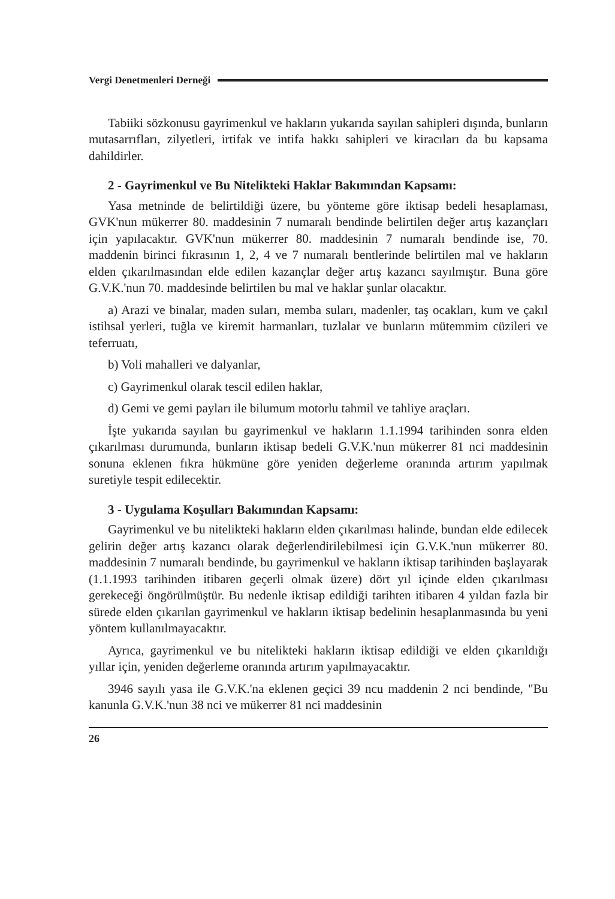Vergi Denetmenleri Derneği
Tabiiki sözkonusu gayrimenkul ve hakların yukarıda sayılan sahipleri dışında, bunların mutasarrıfları, zilyetleri, irtifak ve intifa hakkı sahipleri ve kiracıları da bu kapsama dahildirler.
2 - Gayrimenkul ve Bu Nitelikteki Haklar Bakımından Kapsamı:
Yasa metninde de belirtildiği üzere, bu yönteme göre iktisap bedeli hesaplaması, GVK'nun mükerrer 80. maddesinin 7 numaralı bendinde belirtilen değer artış kazançları için yapılacaktır. GVK'nun mükerrer 80. maddesinin 7 numaralı bendinde ise, 70. maddenin birinci fıkrasının 1, 2, 4 ve 7 numaralı bentlerinde belirtilen mal ve hakların elden çıkarılmasından elde edilen kazançlar değer artış kazancı sayılmıştır. Buna göre G.V.K.'nun 70. maddesinde belirtilen bu mal ve haklar şunlar olacaktır.
a) Arazi ve binalar, maden suları, memba suları, madenler, taş ocakları, kum ve çakıl istihsal yerleri, tuğla ve kiremit harmanları, tuzlalar ve bunların mütemmim cüzileri ve teferruatı,
b) Voli mahalleri ve dalyanlar,
c) Gayrimenkul olarak tescil edilen haklar,
d) Gemi ve gemi payları ile bilumum motorlu tahmil ve tahliye araçları.
İşte yukarıda sayılan bu gayrimenkul ve hakların 1.1.1994 tarihinden sonra elden çıkarılması durumunda, bunların iktisap bedeli G.V.K.'nun mükerrer 81 nci maddesinin sonuna eklenen fıkra hükmüne göre yeniden değerleme oranında artırım yapılmak suretiyle tespit edilecektir.
3 - Uygulama Koşulları Bakımından Kapsamı:
Gayrimenkul ve bu nitelikteki hakların elden çıkarılması halinde, bundan elde edilecek gelirin değer artış kazancı olarak değerlendirilebilmesi için G.V.K.'nun mükerrer 80. maddesinin 7 numaralı bendinde, bu gayrimenkul ve hakların iktisap tarihinden başlayarak (1.1.1993 tarihinden itibaren geçerli olmak üzere) dört yıl içinde elden çıkarılması gerekeceği öngörülmüştür. Bu nedenle iktisap edildiği tarihten itibaren 4 yıldan fazla bir sürede elden çıkarılan gayrimenkul ve hakların iktisap bedelinin hesaplanmasında bu yeni yöntem kullanılmayacaktır.
Ayrıca, gayrimenkul ve bu nitelikteki hakların iktisap edildiği ve elden çıkarıldığı yıllar için, yeniden değerleme oranında artırım yapılmayacaktır.
3946 sayılı yasa ile G.V.K.'na eklenen geçici 39 ncu maddenin 2 nci bendinde, "Bu kanunla G.V.K.'nun 38 nci ve mükerrer 81 nci maddesinin
26